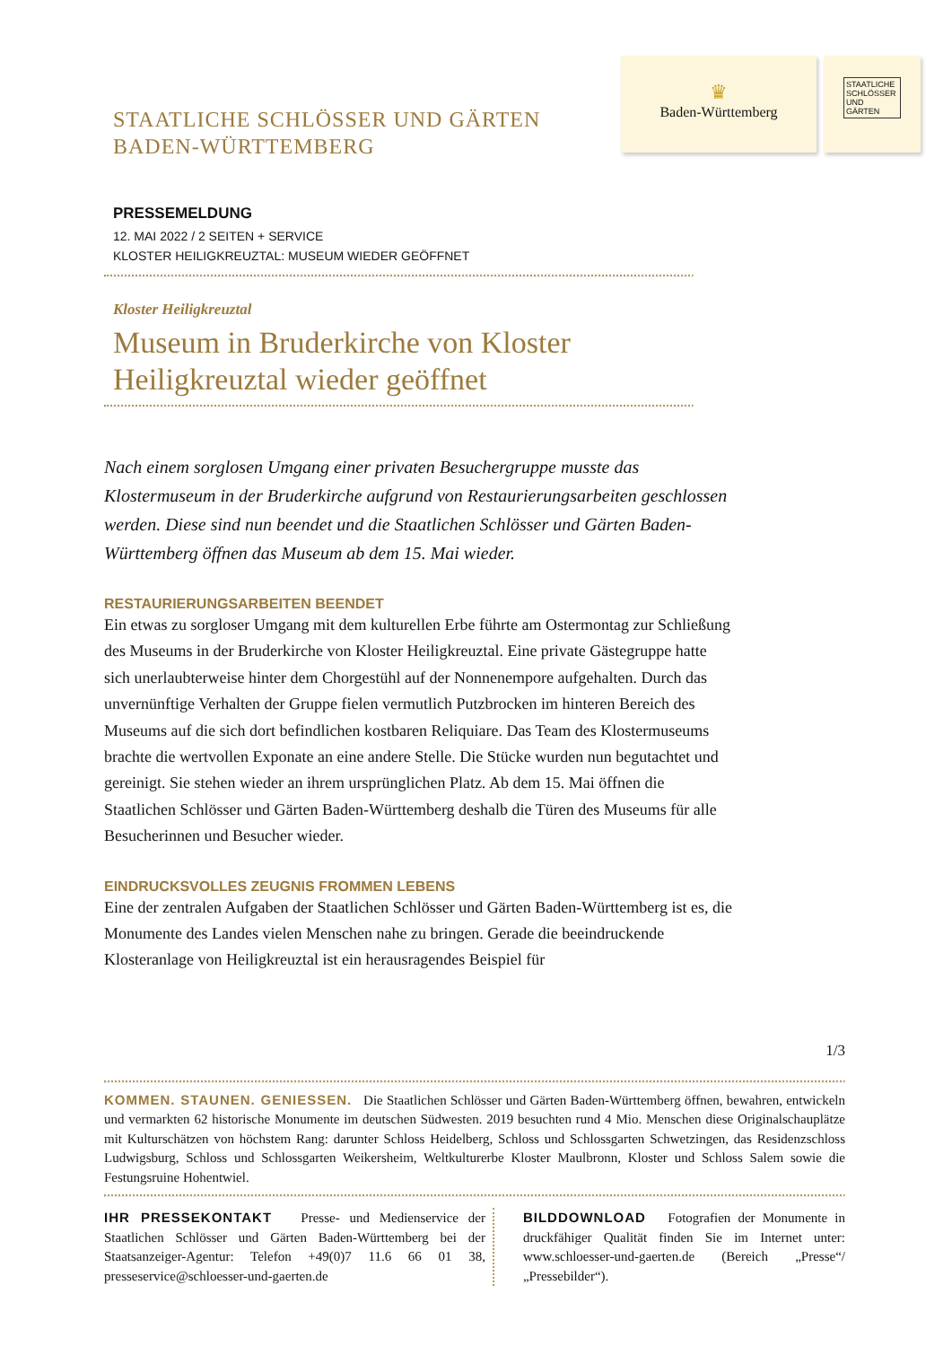STAATLICHE SCHLÖSSER UND GÄRTEN
BADEN-WÜRTTEMBERG
♛
Baden-Württemberg
STAATLICHE SCHLÖSSER UND GÄRTEN
PRESSEMELDUNG
12. MAI 2022 / 2 SEITEN + SERVICE
KLOSTER HEILIGKREUZTAL: MUSEUM WIEDER GEÖFFNET
Kloster Heiligkreuztal
Museum in Bruderkirche von Kloster Heiligkreuztal wieder geöffnet
Nach einem sorglosen Umgang einer privaten Besuchergruppe musste das Klostermuseum in der Bruderkirche aufgrund von Restaurierungsarbeiten geschlossen werden. Diese sind nun beendet und die Staatlichen Schlösser und Gärten Baden-Württemberg öffnen das Museum ab dem 15. Mai wieder.
RESTAURIERUNGSARBEITEN BEENDET
Ein etwas zu sorgloser Umgang mit dem kulturellen Erbe führte am Ostermontag zur Schließung des Museums in der Bruderkirche von Kloster Heiligkreuztal. Eine private Gästegruppe hatte sich unerlaubterweise hinter dem Chorgestühl auf der Nonnenempore aufgehalten. Durch das unvernünftige Verhalten der Gruppe fielen vermutlich Putzbrocken im hinteren Bereich des Museums auf die sich dort befindlichen kostbaren Reliquiare. Das Team des Klostermuseums brachte die wertvollen Exponate an eine andere Stelle. Die Stücke wurden nun begutachtet und gereinigt. Sie stehen wieder an ihrem ursprünglichen Platz. Ab dem 15. Mai öffnen die Staatlichen Schlösser und Gärten Baden-Württemberg deshalb die Türen des Museums für alle Besucherinnen und Besucher wieder.
EINDRUCKSVOLLES ZEUGNIS FROMMEN LEBENS
Eine der zentralen Aufgaben der Staatlichen Schlösser und Gärten Baden-Württemberg ist es, die Monumente des Landes vielen Menschen nahe zu bringen. Gerade die beeindruckende Klosteranlage von Heiligkreuztal ist ein herausragendes Beispiel für
1/3
KOMMEN. STAUNEN. GENIESSEN. Die Staatlichen Schlösser und Gärten Baden-Württemberg öffnen, bewahren, entwickeln und vermarkten 62 historische Monumente im deutschen Südwesten. 2019 besuchten rund 4 Mio. Menschen diese Originalschauplätze mit Kulturschätzen von höchstem Rang: darunter Schloss Heidelberg, Schloss und Schlossgarten Schwetzingen, das Residenzschloss Ludwigsburg, Schloss und Schlossgarten Weikersheim, Weltkulturerbe Kloster Maulbronn, Kloster und Schloss Salem sowie die Festungsruine Hohentwiel.
IHR PRESSEKONTAKT Presse- und Medienservice der Staatlichen Schlösser und Gärten Baden-Württemberg bei der Staatsanzeiger-Agentur: Telefon +49(0)7 11.6 66 01 38, presseservice@schloesser-und-gaerten.de
BILDDOWNLOAD Fotografien der Monumente in druckfähiger Qualität finden Sie im Internet unter: www.schloesser-und-gaerten.de (Bereich „Presse“/„Pressebilder“).